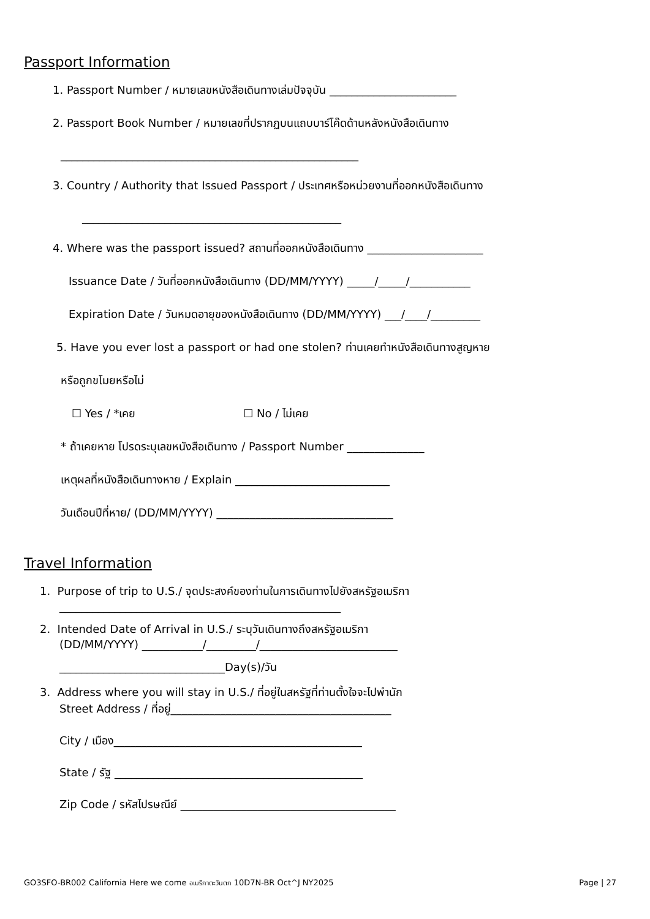Passport Information
1. Passport Number / หมายเลขหนังสือเดินทางเล่มปัจจุบัน _______________________
2. Passport Book Number / หมายเลขที่ปรากฏบนแถบบาร์โค๊ดด้านหลังหนังสือเดินทาง
______________________________________________________
3. Country / Authority that Issued Passport / ประเทศหรือหน่วยงานที่ออกหนังสือเดินทาง
_______________________________________________
4. Where was the passport issued? สถานที่ออกหนังสือเดินทาง _____________________
Issuance Date / วันที่ออกหนังสือเดินทาง (DD/MM/YYYY) _____/_____/___________
Expiration Date / วันหมดอายุของหนังสือเดินทาง (DD/MM/YYYY) ___/____/_________
5. Have you ever lost a passport or had one stolen? ท่านเคยทำหนังสือเดินทางสูญหาย
หรือถูกขโมยหรือไม่
☐ Yes / *เคย ☐ No / ไม่เคย
* ถ้าเคยหาย โปรดระบุเลขหนังสือเดินทาง / Passport Number ______________
เหตุผลที่หนังสือเดินทางหาย / Explain ____________________________
วันเดือนปีที่หาย/ (DD/MM/YYYY) ________________________________
Travel Information
1. Purpose of trip to U.S./ จุดประสงค์ของท่านในการเดินทางไปยังสหรัฐอเมริกา
___________________________________________________
2. Intended Date of Arrival in U.S./ ระบุวันเดินทางถึงสหรัฐอเมริกา
(DD/MM/YYYY) ___________/_________/_________________________
______________________________Day(s)/วัน
3. Address where you will stay in U.S./ ที่อยู่ในสหรัฐที่ท่านตั้งใจจะไปพำนัก
Street Address / ที่อยู่________________________________________
City / เมือง_____________________________________________
State / รัฐ _____________________________________________
Zip Code / รหัสไปรษณีย์ _______________________________________
GO3SFO-BR002 California Here we come อเมริกาตะวันตก 10D7N-BR Oct^J NY2025 Page | 27